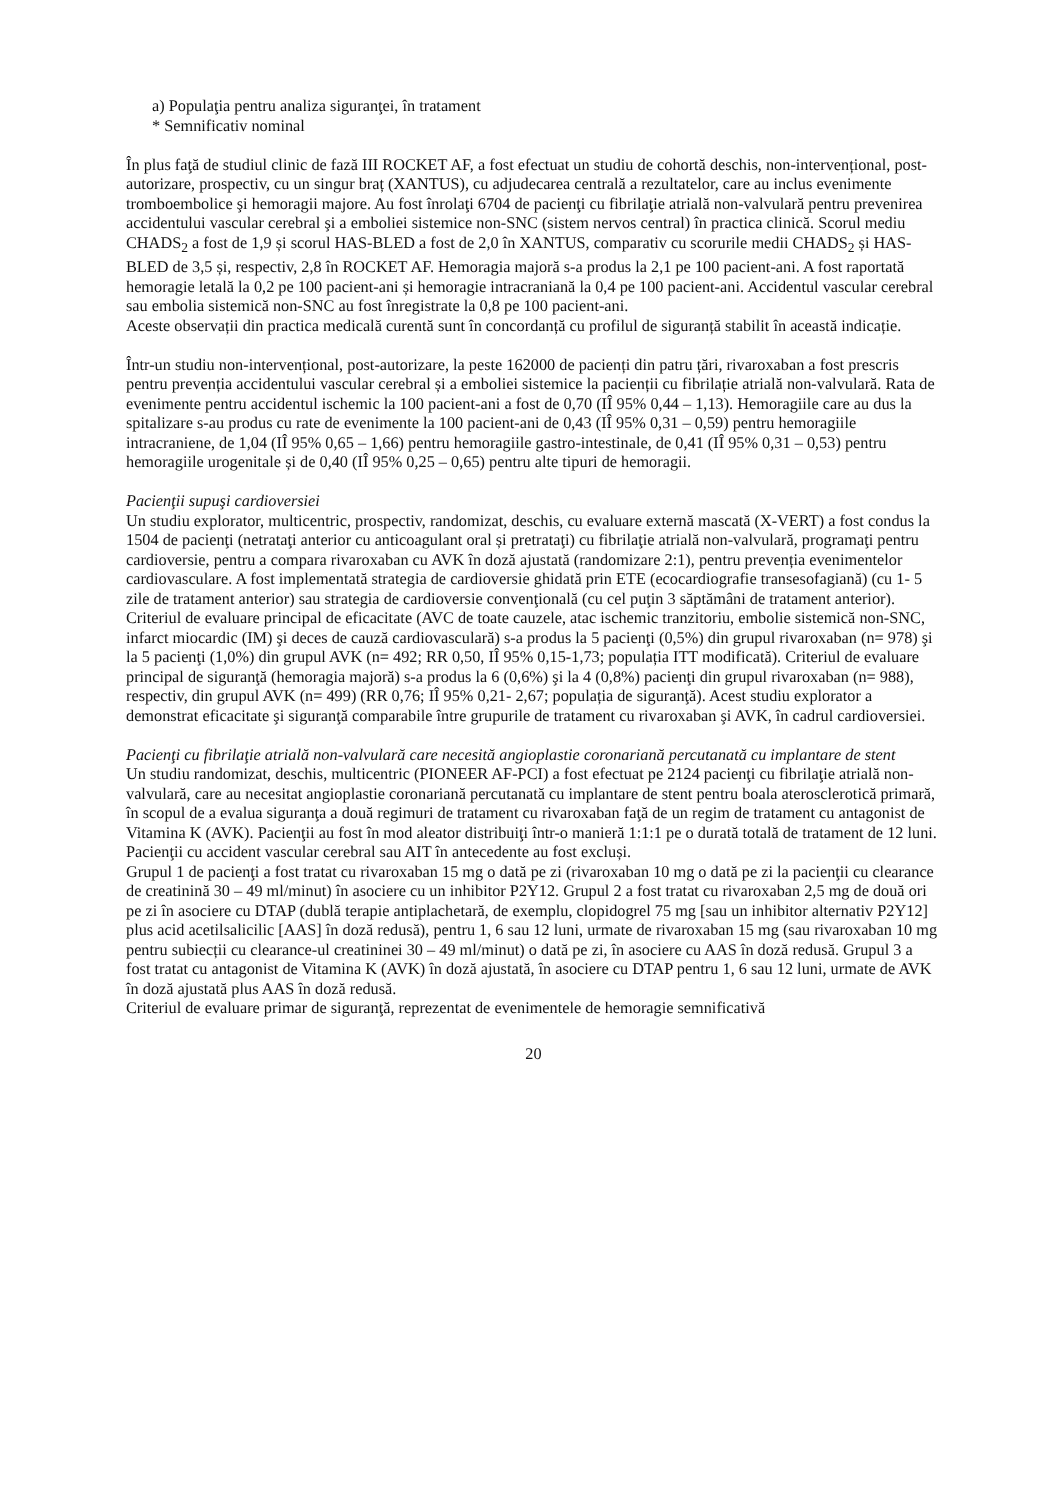a) Populaţia pentru analiza siguranţei, în tratament
* Semnificativ nominal
În plus faţă de studiul clinic de fază III ROCKET AF, a fost efectuat un studiu de cohortă deschis, non-intervențional, post-autorizare, prospectiv, cu un singur braț (XANTUS), cu adjudecarea centrală a rezultatelor, care au inclus evenimente tromboembolice şi hemoragii majore. Au fost înrolaţi 6704 de pacienţi cu fibrilaţie atrială non-valvulară pentru prevenirea accidentului vascular cerebral şi a emboliei sistemice non-SNC (sistem nervos central) în practica clinică. Scorul mediu CHADS<sub>2</sub> a fost de 1,9 și scorul HAS-BLED a fost de 2,0 în XANTUS, comparativ cu scorurile medii CHADS<sub>2</sub> și HAS-BLED de 3,5 și, respectiv, 2,8 în ROCKET AF. Hemoragia majoră s-a produs la 2,1 pe 100 pacient-ani. A fost raportată hemoragie letală la 0,2 pe 100 pacient-ani și hemoragie intracraniană la 0,4 pe 100 pacient-ani. Accidentul vascular cerebral sau embolia sistemică non-SNC au fost înregistrate la 0,8 pe 100 pacient-ani.
Aceste observații din practica medicală curentă sunt în concordanță cu profilul de siguranță stabilit în această indicație.
Într-un studiu non-intervențional, post-autorizare, la peste 162000 de pacienți din patru țări, rivaroxaban a fost prescris pentru prevenția accidentului vascular cerebral și a emboliei sistemice la pacienții cu fibrilație atrială non-valvulară. Rata de evenimente pentru accidentul ischemic la 100 pacient-ani a fost de 0,70 (IÎ 95% 0,44 – 1,13). Hemoragiile care au dus la spitalizare s-au produs cu rate de evenimente la 100 pacient-ani de 0,43 (IÎ 95% 0,31 – 0,59) pentru hemoragiile intracraniene, de 1,04 (IÎ 95% 0,65 – 1,66) pentru hemoragiile gastro-intestinale, de 0,41 (IÎ 95% 0,31 – 0,53) pentru hemoragiile urogenitale și de 0,40 (IÎ 95% 0,25 – 0,65) pentru alte tipuri de hemoragii.
Pacienţii supuşi cardioversiei
Un studiu explorator, multicentric, prospectiv, randomizat, deschis, cu evaluare externă mascată (X-VERT) a fost condus la 1504 de pacienţi (netrataţi anterior cu anticoagulant oral și pretrataţi) cu fibrilaţie atrială non-valvulară, programaţi pentru cardioversie, pentru a compara rivaroxaban cu AVK în doză ajustată (randomizare 2:1), pentru prevenția evenimentelor cardiovasculare. A fost implementată strategia de cardioversie ghidată prin ETE (ecocardiografie transesofagiană) (cu 1- 5 zile de tratament anterior) sau strategia de cardioversie convenţională (cu cel puţin 3 săptămâni de tratament anterior). Criteriul de evaluare principal de eficacitate (AVC de toate cauzele, atac ischemic tranzitoriu, embolie sistemică non-SNC, infarct miocardic (IM) şi deces de cauză cardiovasculară) s-a produs la 5 pacienţi (0,5%) din grupul rivaroxaban (n= 978) şi la 5 pacienţi (1,0%) din grupul AVK (n= 492; RR 0,50, IÎ 95% 0,15-1,73; populația ITT modificată). Criteriul de evaluare principal de siguranţă (hemoragia majoră) s-a produs la 6 (0,6%) şi la 4 (0,8%) pacienţi din grupul rivaroxaban (n= 988), respectiv, din grupul AVK (n= 499) (RR 0,76; IÎ 95% 0,21- 2,67; populația de siguranţă). Acest studiu explorator a demonstrat eficacitate şi siguranţă comparabile între grupurile de tratament cu rivaroxaban şi AVK, în cadrul cardioversiei.
Pacienţi cu fibrilaţie atrială non-valvulară care necesită angioplastie coronariană percutanată cu implantare de stent
Un studiu randomizat, deschis, multicentric (PIONEER AF-PCI) a fost efectuat pe 2124 pacienţi cu fibrilaţie atrială non-valvulară, care au necesitat angioplastie coronariană percutanată cu implantare de stent pentru boala aterosclerotică primară, în scopul de a evalua siguranţa a două regimuri de tratament cu rivaroxaban faţă de un regim de tratament cu antagonist de Vitamina K (AVK). Pacienţii au fost în mod aleator distribuiţi într-o manieră 1:1:1 pe o durată totală de tratament de 12 luni. Pacienţii cu accident vascular cerebral sau AIT în antecedente au fost excluși.
Grupul 1 de pacienţi a fost tratat cu rivaroxaban 15 mg o dată pe zi (rivaroxaban 10 mg o dată pe zi la pacienţii cu clearance de creatinină 30 – 49 ml/minut) în asociere cu un inhibitor P2Y12. Grupul 2 a fost tratat cu rivaroxaban 2,5 mg de două ori pe zi în asociere cu DTAP (dublă terapie antiplachetară, de exemplu, clopidogrel 75 mg [sau un inhibitor alternativ P2Y12] plus acid acetilsalicilic [AAS] în doză redusă), pentru 1, 6 sau 12 luni, urmate de rivaroxaban 15 mg (sau rivaroxaban 10 mg pentru subiecții cu clearance-ul creatininei 30 – 49 ml/minut) o dată pe zi, în asociere cu AAS în doză redusă. Grupul 3 a fost tratat cu antagonist de Vitamina K (AVK) în doză ajustată, în asociere cu DTAP pentru 1, 6 sau 12 luni, urmate de AVK în doză ajustată plus AAS în doză redusă.
Criteriul de evaluare primar de siguranţă, reprezentat de evenimentele de hemoragie semnificativă
20